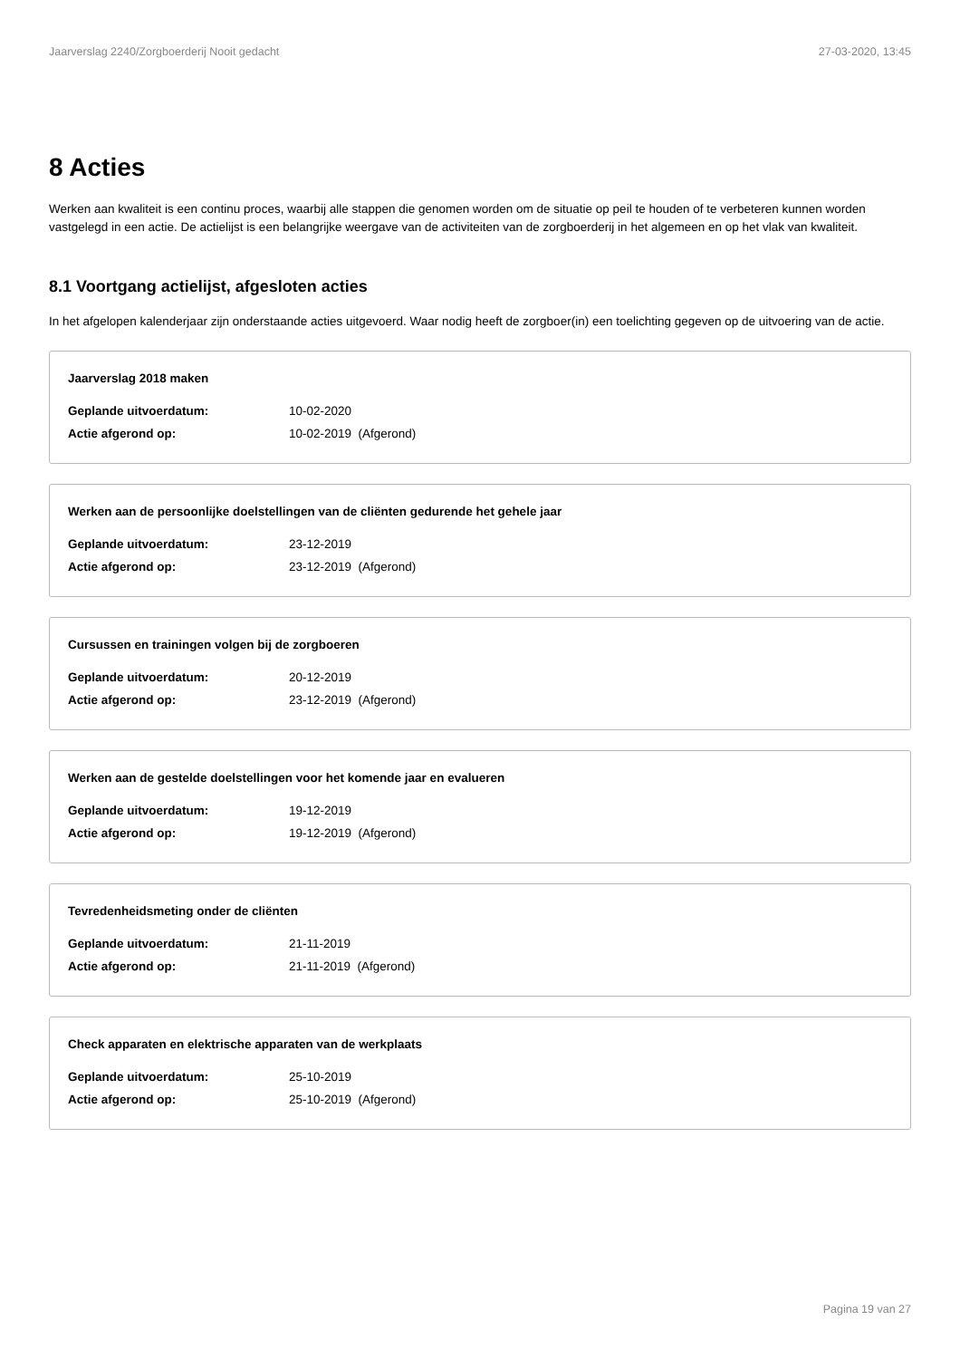Jaarverslag 2240/Zorgboerderij Nooit gedacht 27-03-2020, 13:45
8 Acties
Werken aan kwaliteit is een continu proces, waarbij alle stappen die genomen worden om de situatie op peil te houden of te verbeteren kunnen worden vastgelegd in een actie. De actielijst is een belangrijke weergave van de activiteiten van de zorgboerderij in het algemeen en op het vlak van kwaliteit.
8.1 Voortgang actielijst, afgesloten acties
In het afgelopen kalenderjaar zijn onderstaande acties uitgevoerd. Waar nodig heeft de zorgboer(in) een toelichting gegeven op de uitvoering van de actie.
Jaarverslag 2018 maken
Geplande uitvoerdatum: 10-02-2020
Actie afgerond op: 10-02-2019 (Afgerond)
Werken aan de persoonlijke doelstellingen van de cliënten gedurende het gehele jaar
Geplande uitvoerdatum: 23-12-2019
Actie afgerond op: 23-12-2019 (Afgerond)
Cursussen en trainingen volgen bij de zorgboeren
Geplande uitvoerdatum: 20-12-2019
Actie afgerond op: 23-12-2019 (Afgerond)
Werken aan de gestelde doelstellingen voor het komende jaar en evalueren
Geplande uitvoerdatum: 19-12-2019
Actie afgerond op: 19-12-2019 (Afgerond)
Tevredenheidsmeting onder de cliënten
Geplande uitvoerdatum: 21-11-2019
Actie afgerond op: 21-11-2019 (Afgerond)
Check apparaten en elektrische apparaten van de werkplaats
Geplande uitvoerdatum: 25-10-2019
Actie afgerond op: 25-10-2019 (Afgerond)
Pagina 19 van 27